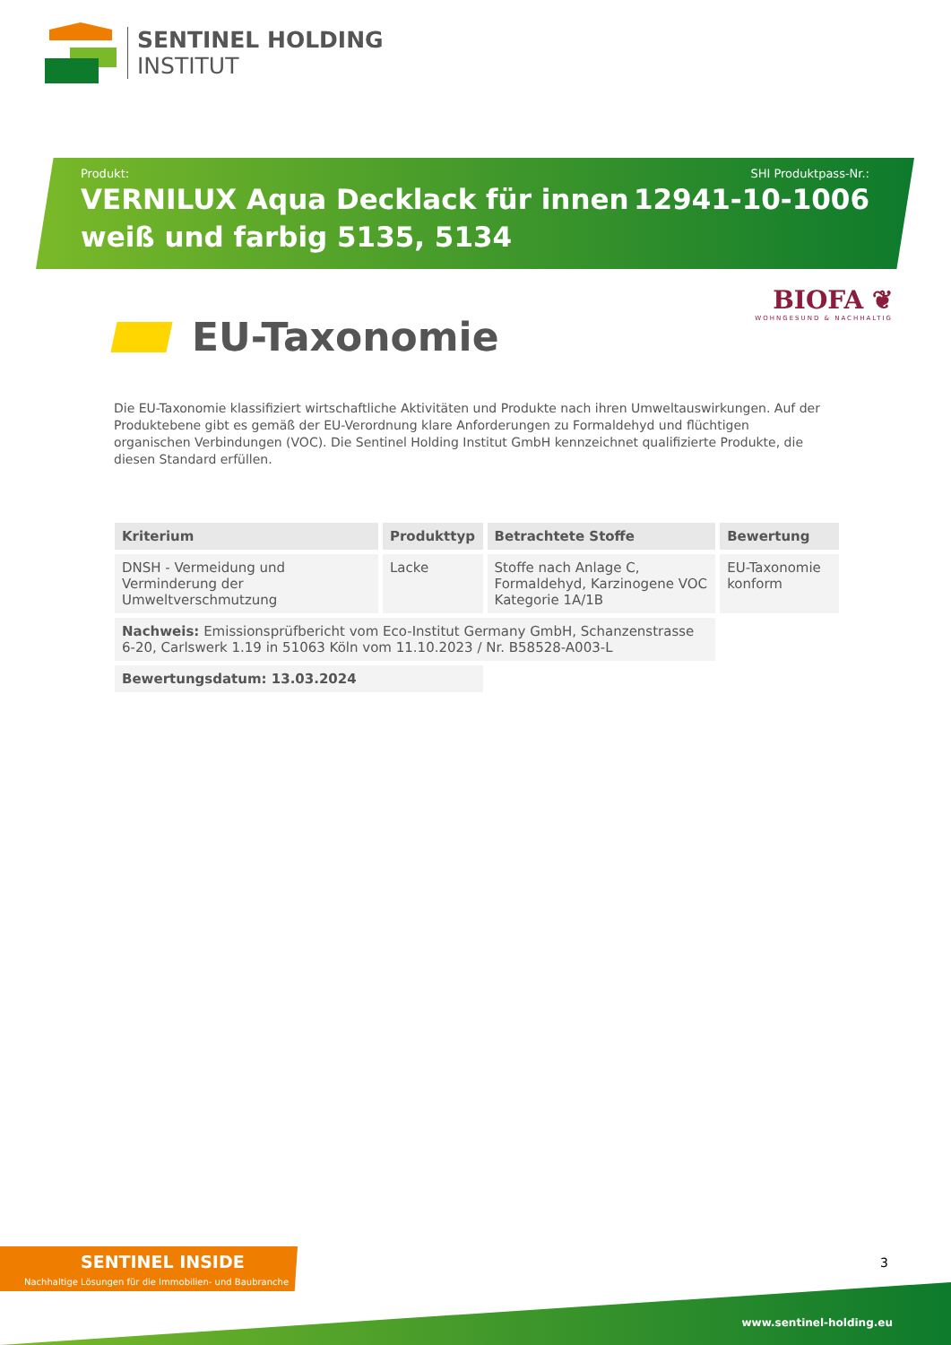SENTINEL HOLDING
INSTITUT
Produkt:
VERNILUX Aqua Decklack für innen
weiß und farbig 5135, 5134
SHI Produktpass-Nr.:
12941-10-1006
BIOFA ❦
WOHNGESUND & NACHHALTIG
EU-Taxonomie
Die EU-Taxonomie klassifiziert wirtschaftliche Aktivitäten und Produkte nach ihren Umweltauswirkungen. Auf der Produktebene gibt es gemäß der EU-Verordnung klare Anforderungen zu Formaldehyd und flüchtigen organischen Verbindungen (VOC). Die Sentinel Holding Institut GmbH kennzeichnet qualifizierte Produkte, die diesen Standard erfüllen.
| Kriterium | Produkttyp | Betrachtete Stoffe | Bewertung |
| --- | --- | --- | --- |
| DNSH - Vermeidung und Verminderung der Umweltverschmutzung | Lacke | Stoffe nach Anlage C, Formaldehyd, Karzinogene VOC Kategorie 1A/1B | EU-Taxonomie konform |
| Nachweis: Emissionsprüfbericht vom Eco-Institut Germany GmbH, Schanzenstrasse 6-20, Carlswerk 1.19 in 51063 Köln vom 11.10.2023 / Nr. B58528-A003-L | | | |
| Bewertungsdatum: 13.03.2024 | | | |
SENTINEL INSIDE
Nachhaltige Lösungen für die Immobilien- und Baubranche
3
www.sentinel-holding.eu